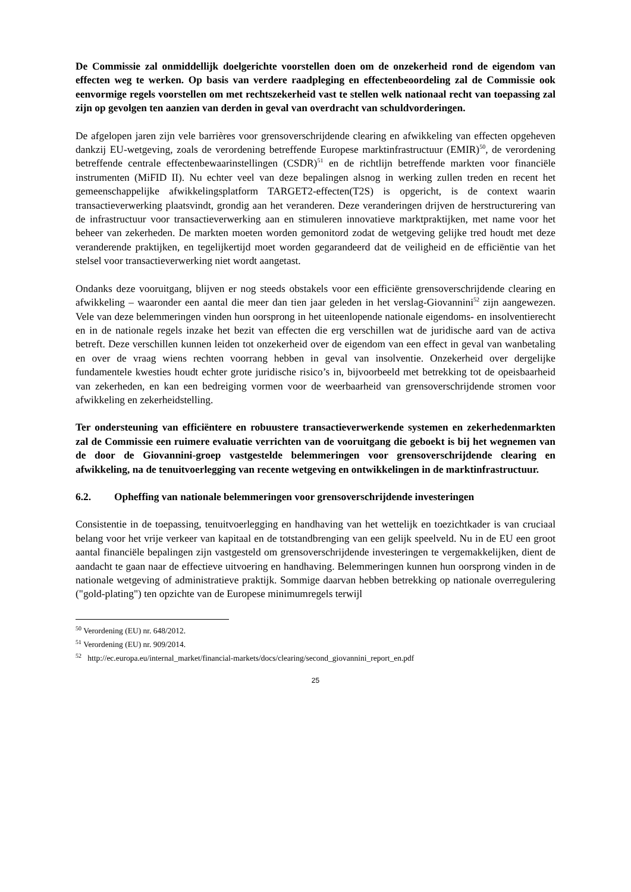De Commissie zal onmiddellijk doelgerichte voorstellen doen om de onzekerheid rond de eigendom van effecten weg te werken. Op basis van verdere raadpleging en effectenbeoordeling zal de Commissie ook eenvormige regels voorstellen om met rechtszekerheid vast te stellen welk nationaal recht van toepassing zal zijn op gevolgen ten aanzien van derden in geval van overdracht van schuldvorderingen.
De afgelopen jaren zijn vele barrières voor grensoverschrijdende clearing en afwikkeling van effecten opgeheven dankzij EU-wetgeving, zoals de verordening betreffende Europese marktinfrastructuur (EMIR)<sup>50</sup>, de verordening betreffende centrale effectenbewaarinstellingen (CSDR)<sup>51</sup> en de richtlijn betreffende markten voor financiële instrumenten (MiFID II). Nu echter veel van deze bepalingen alsnog in werking zullen treden en recent het gemeenschappelijke afwikkelingsplatform TARGET2-effecten(T2S) is opgericht, is de context waarin transactieverwerking plaatsvindt, grondig aan het veranderen. Deze veranderingen drijven de herstructurering van de infrastructuur voor transactieverwerking aan en stimuleren innovatieve marktpraktijken, met name voor het beheer van zekerheden. De markten moeten worden gemonitord zodat de wetgeving gelijke tred houdt met deze veranderende praktijken, en tegelijkertijd moet worden gegarandeerd dat de veiligheid en de efficiëntie van het stelsel voor transactieverwerking niet wordt aangetast.
Ondanks deze vooruitgang, blijven er nog steeds obstakels voor een efficiënte grensoverschrijdende clearing en afwikkeling – waaronder een aantal die meer dan tien jaar geleden in het verslag-Giovannini<sup>52</sup> zijn aangewezen. Vele van deze belemmeringen vinden hun oorsprong in het uiteenlopende nationale eigendoms- en insolventierecht en in de nationale regels inzake het bezit van effecten die erg verschillen wat de juridische aard van de activa betreft. Deze verschillen kunnen leiden tot onzekerheid over de eigendom van een effect in geval van wanbetaling en over de vraag wiens rechten voorrang hebben in geval van insolventie. Onzekerheid over dergelijke fundamentele kwesties houdt echter grote juridische risico’s in, bijvoorbeeld met betrekking tot de opeisbaarheid van zekerheden, en kan een bedreiging vormen voor de weerbaarheid van grensoverschrijdende stromen voor afwikkeling en zekerheidstelling.
Ter ondersteuning van efficiëntere en robuustere transactieverwerkende systemen en zekerhedenmarkten zal de Commissie een ruimere evaluatie verrichten van de vooruitgang die geboekt is bij het wegnemen van de door de Giovannini-groep vastgestelde belemmeringen voor grensoverschrijdende clearing en afwikkeling, na de tenuitvoerlegging van recente wetgeving en ontwikkelingen in de marktinfrastructuur.
6.2. Opheffing van nationale belemmeringen voor grensoverschrijdende investeringen
Consistentie in de toepassing, tenuitvoerlegging en handhaving van het wettelijk en toezichtkader is van cruciaal belang voor het vrije verkeer van kapitaal en de totstandbrenging van een gelijk speelveld. Nu in de EU een groot aantal financiële bepalingen zijn vastgesteld om grensoverschrijdende investeringen te vergemakkelijken, dient de aandacht te gaan naar de effectieve uitvoering en handhaving. Belemmeringen kunnen hun oorsprong vinden in de nationale wetgeving of administratieve praktijk. Sommige daarvan hebben betrekking op nationale overregulering ("gold-plating") ten opzichte van de Europese minimumregels terwijl
<sup>50</sup> Verordening (EU) nr. 648/2012.
<sup>51</sup> Verordening (EU) nr. 909/2014.
<sup>52</sup> http://ec.europa.eu/internal_market/financial-markets/docs/clearing/second_giovannini_report_en.pdf
25